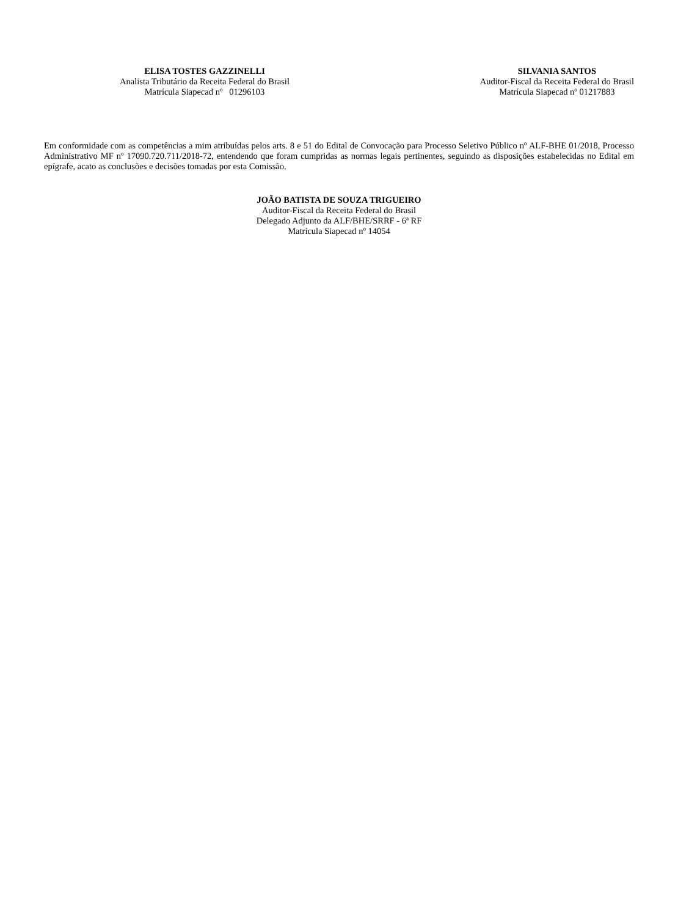ELISA TOSTES GAZZINELLI
Analista Tributário da Receita Federal do Brasil
Matrícula Siapecad nº 01296103
SILVANIA SANTOS
Auditor-Fiscal da Receita Federal do Brasil
Matrícula Siapecad nº 01217883
Em conformidade com as competências a mim atribuídas pelos arts. 8 e 51 do Edital de Convocação para Processo Seletivo Público nº ALF-BHE 01/2018, Processo Administrativo MF nº 17090.720.711/2018-72, entendendo que foram cumpridas as normas legais pertinentes, seguindo as disposições estabelecidas no Edital em epígrafe, acato as conclusões e decisões tomadas por esta Comissão.
JOÃO BATISTA DE SOUZA TRIGUEIRO
Auditor-Fiscal da Receita Federal do Brasil
Delegado Adjunto da ALF/BHE/SRRF - 6ª RF
Matrícula Siapecad nº 14054